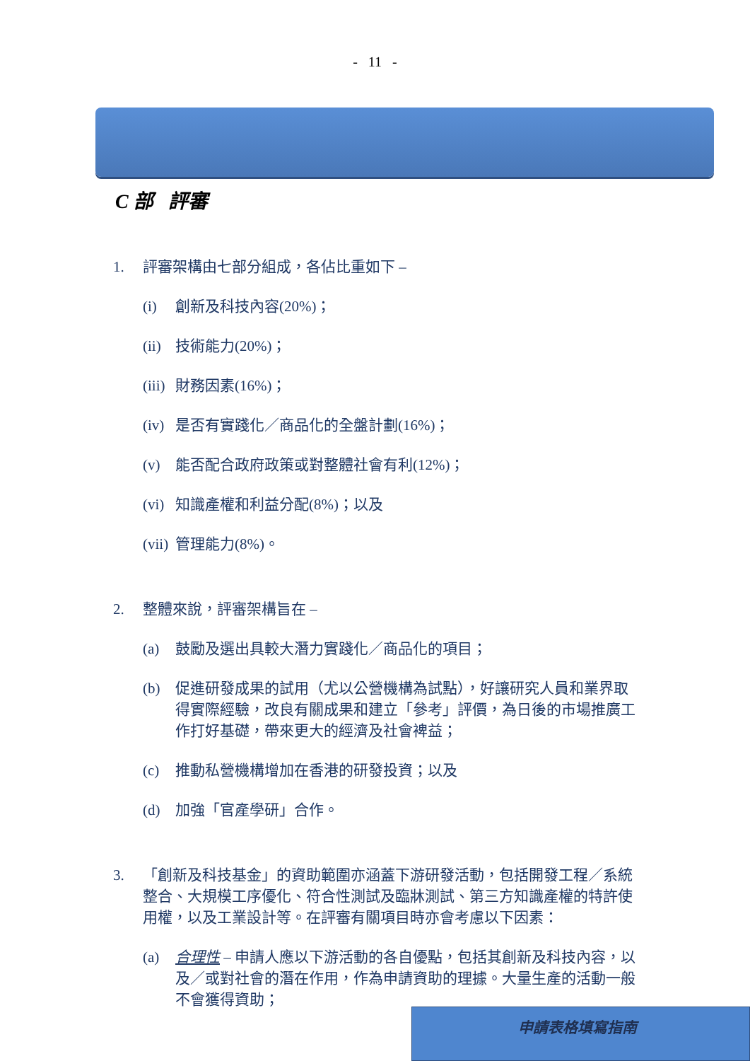- 11 -
C 部 評審
1. 評審架構由七部分組成，各佔比重如下 –
(i) 創新及科技內容(20%)；
(ii) 技術能力(20%)；
(iii) 財務因素(16%)；
(iv) 是否有實踐化／商品化的全盤計劃(16%)；
(v) 能否配合政府政策或對整體社會有利(12%)；
(vi) 知識產權和利益分配(8%)；以及
(vii) 管理能力(8%)。
2. 整體來說，評審架構旨在 –
(a) 鼓勵及選出具較大潛力實踐化／商品化的項目；
(b) 促進研發成果的試用（尤以公營機構為試點），好讓研究人員和業界取得實際經驗，改良有關成果和建立「參考」評價，為日後的市場推廣工作打好基礎，帶來更大的經濟及社會裨益；
(c) 推動私營機構增加在香港的研發投資；以及
(d) 加強「官產學研」合作。
3. 「創新及科技基金」的資助範圍亦涵蓋下游研發活動，包括開發工程／系統整合、大規模工序優化、符合性測試及臨牀測試、第三方知識產權的特許使用權，以及工業設計等。在評審有關項目時亦會考慮以下因素：
(a) 合理性 – 申請人應以下游活動的各自優點，包括其創新及科技內容，以及／或對社會的潛在作用，作為申請資助的理據。大量生產的活動一般不會獲得資助；
申請表格填寫指南